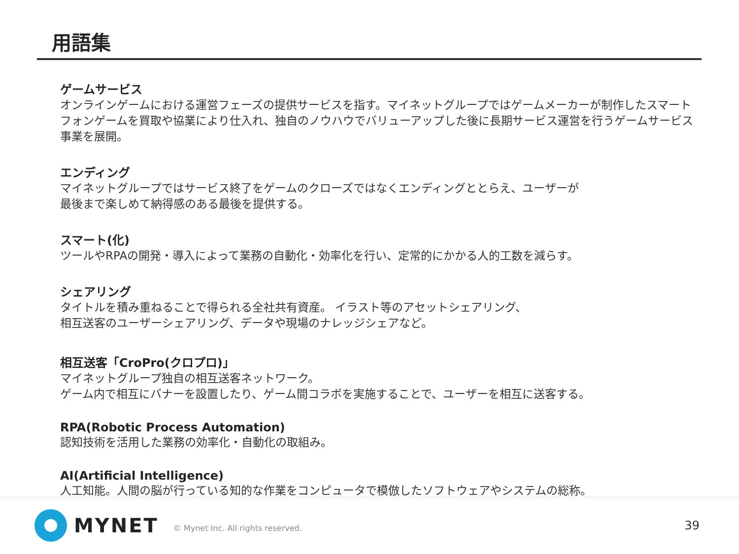用語集
ゲームサービス
オンラインゲームにおける運営フェーズの提供サービスを指す。マイネットグループではゲームメーカーが制作したスマートフォンゲームを買取や協業により仕入れ、独自のノウハウでバリューアップした後に長期サービス運営を行うゲームサービス事業を展開。
エンディング
マイネットグループではサービス終了をゲームのクローズではなくエンディングととらえ、ユーザーが
最後まで楽しめて納得感のある最後を提供する。
スマート(化)
ツールやRPAの開発・導入によって業務の自動化・効率化を行い、定常的にかかる人的工数を減らす。
シェアリング
タイトルを積み重ねることで得られる全社共有資産。 イラスト等のアセットシェアリング、
相互送客のユーザーシェアリング、データや現場のナレッジシェアなど。
相互送客「CroPro(クロプロ)」
マイネットグループ独自の相互送客ネットワーク。
ゲーム内で相互にバナーを設置したり、ゲーム間コラボを実施することで、ユーザーを相互に送客する。
RPA(Robotic Process Automation)
認知技術を活用した業務の効率化・自動化の取組み。
AI(Artificial Intelligence)
人工知能。人間の脳が行っている知的な作業をコンピュータで模倣したソフトウェアやシステムの総称。
MYNET © Mynet Inc. All rights reserved. 39